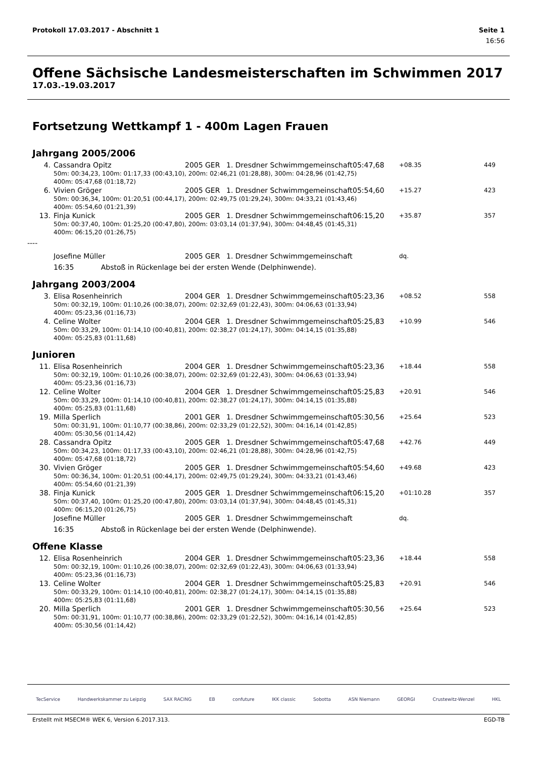Protokoll 17.03.2017 - Abschnitt 1 Seite 1
16:56
Offene Sächsische Landesmeisterschaften im Schwimmen 2017
17.03.-19.03.2017
Fortsetzung Wettkampf 1 - 400m Lagen Frauen
Jahrgang 2005/2006
| 4. | Cassandra Opitz | 2005 | GER | 1. Dresdner Schwimmgemeinschaft | 05:47,68 | +08.35 | 449 |
| | 50m: 00:34,23, 100m: 01:17,33 (00:43,10), 200m: 02:46,21 (01:28,88), 300m: 04:28,96 (01:42,75) 400m: 05:47,68 (01:18,72) | | | | | | |
| 6. | Vivien Gröger | 2005 | GER | 1. Dresdner Schwimmgemeinschaft | 05:54,60 | +15.27 | 423 |
| | 50m: 00:36,34, 100m: 01:20,51 (00:44,17), 200m: 02:49,75 (01:29,24), 300m: 04:33,21 (01:43,46) 400m: 05:54,60 (01:21,39) | | | | | | |
| 13. | Finja Kunick | 2005 | GER | 1. Dresdner Schwimmgemeinschaft | 06:15,20 | +35.87 | 357 |
| | 50m: 00:37,40, 100m: 01:25,20 (00:47,80), 200m: 03:03,14 (01:37,94), 300m: 04:48,45 (01:45,31) 400m: 06:15,20 (01:26,75) | | | | | | |
| ---- | | | | | | | |
| | Josefine Müller | 2005 | GER | 1. Dresdner Schwimmgemeinschaft | | dq. | |
| | 16:35 Abstoß in Rückenlage bei der ersten Wende (Delphinwende). | | | | | | |
Jahrgang 2003/2004
| 3. | Elisa Rosenheinrich | 2004 | GER | 1. Dresdner Schwimmgemeinschaft | 05:23,36 | +08.52 | 558 |
| | 50m: 00:32,19, 100m: 01:10,26 (00:38,07), 200m: 02:32,69 (01:22,43), 300m: 04:06,63 (01:33,94) 400m: 05:23,36 (01:16,73) | | | | | | |
| 4. | Celine Wolter | 2004 | GER | 1. Dresdner Schwimmgemeinschaft | 05:25,83 | +10.99 | 546 |
| | 50m: 00:33,29, 100m: 01:14,10 (00:40,81), 200m: 02:38,27 (01:24,17), 300m: 04:14,15 (01:35,88) 400m: 05:25,83 (01:11,68) | | | | | | |
Junioren
| 11. | Elisa Rosenheinrich | 2004 | GER | 1. Dresdner Schwimmgemeinschaft | 05:23,36 | +18.44 | 558 |
| | 50m: 00:32,19, 100m: 01:10,26 (00:38,07), 200m: 02:32,69 (01:22,43), 300m: 04:06,63 (01:33,94) 400m: 05:23,36 (01:16,73) | | | | | | |
| 12. | Celine Wolter | 2004 | GER | 1. Dresdner Schwimmgemeinschaft | 05:25,83 | +20.91 | 546 |
| | 50m: 00:33,29, 100m: 01:14,10 (00:40,81), 200m: 02:38,27 (01:24,17), 300m: 04:14,15 (01:35,88) 400m: 05:25,83 (01:11,68) | | | | | | |
| 19. | Milla Sperlich | 2001 | GER | 1. Dresdner Schwimmgemeinschaft | 05:30,56 | +25.64 | 523 |
| | 50m: 00:31,91, 100m: 01:10,77 (00:38,86), 200m: 02:33,29 (01:22,52), 300m: 04:16,14 (01:42,85) 400m: 05:30,56 (01:14,42) | | | | | | |
| 28. | Cassandra Opitz | 2005 | GER | 1. Dresdner Schwimmgemeinschaft | 05:47,68 | +42.76 | 449 |
| | 50m: 00:34,23, 100m: 01:17,33 (00:43,10), 200m: 02:46,21 (01:28,88), 300m: 04:28,96 (01:42,75) 400m: 05:47,68 (01:18,72) | | | | | | |
| 30. | Vivien Gröger | 2005 | GER | 1. Dresdner Schwimmgemeinschaft | 05:54,60 | +49.68 | 423 |
| | 50m: 00:36,34, 100m: 01:20,51 (00:44,17), 200m: 02:49,75 (01:29,24), 300m: 04:33,21 (01:43,46) 400m: 05:54,60 (01:21,39) | | | | | | |
| 38. | Finja Kunick | 2005 | GER | 1. Dresdner Schwimmgemeinschaft | 06:15,20 | +01:10.28 | 357 |
| | 50m: 00:37,40, 100m: 01:25,20 (00:47,80), 200m: 03:03,14 (01:37,94), 300m: 04:48,45 (01:45,31) 400m: 06:15,20 (01:26,75) | | | | | | |
| | Josefine Müller | 2005 | GER | 1. Dresdner Schwimmgemeinschaft | | dq. | |
| | 16:35 Abstoß in Rückenlage bei der ersten Wende (Delphinwende). | | | | | | |
Offene Klasse
| 12. | Elisa Rosenheinrich | 2004 | GER | 1. Dresdner Schwimmgemeinschaft | 05:23,36 | +18.44 | 558 |
| | 50m: 00:32,19, 100m: 01:10,26 (00:38,07), 200m: 02:32,69 (01:22,43), 300m: 04:06,63 (01:33,94) 400m: 05:23,36 (01:16,73) | | | | | | |
| 13. | Celine Wolter | 2004 | GER | 1. Dresdner Schwimmgemeinschaft | 05:25,83 | +20.91 | 546 |
| | 50m: 00:33,29, 100m: 01:14,10 (00:40,81), 200m: 02:38,27 (01:24,17), 300m: 04:14,15 (01:35,88) 400m: 05:25,83 (01:11,68) | | | | | | |
| 20. | Milla Sperlich | 2001 | GER | 1. Dresdner Schwimmgemeinschaft | 05:30,56 | +25.64 | 523 |
| | 50m: 00:31,91, 100m: 01:10,77 (00:38,86), 200m: 02:33,29 (01:22,52), 300m: 04:16,14 (01:42,85) 400m: 05:30,56 (01:14,42) | | | | | | |
TecService Handwerkskammer zu Leipzig SAX RACING EB confuture IKK classic Sobotta ASN Niemann GEORGI Crustewitz-Wenzel HKL
Erstellt mit MSECM® WEK 6, Version 6.2017.313. EGD-TB